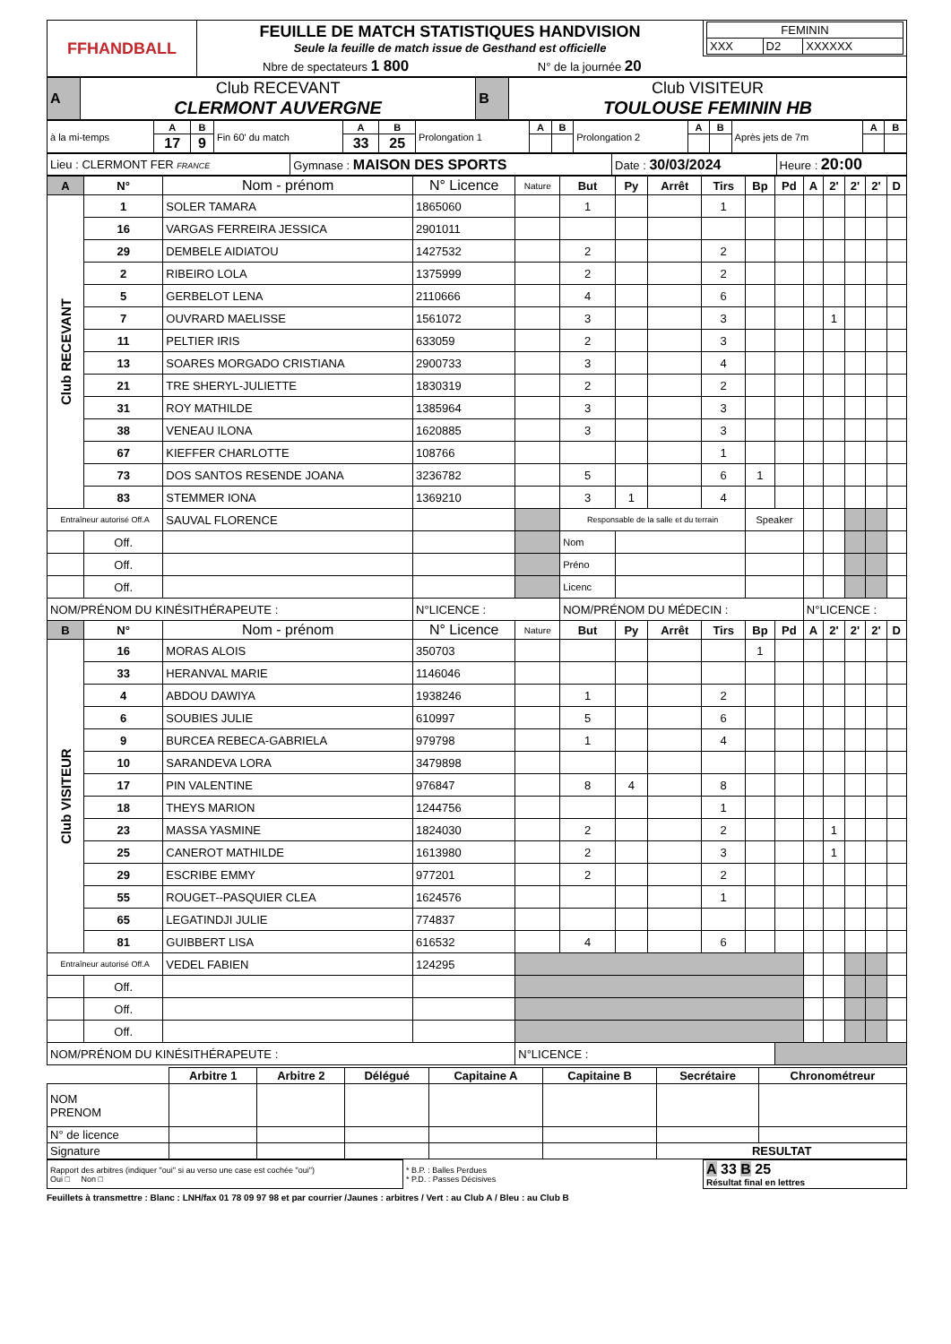| FFHANDBALL | FEUILLE DE MATCH STATISTIQUES HANDVISION Seule la feuille de match issue de Gesthand est officielle | / FEMININ / / / / XXX / D2 / XXXXXX / |
| | Nbre de spectateurs 1 800 N° de la journée 20 | |
| A | Club RECEVANT CLERMONT AUVERGNE | B | Club VISITEUR TOULOUSE FEMININ HB |
| à la mi-temps | A | B | Fin 60' du match | A | B | Prolongation 1 | A | B | Prolongation 2 | A | B | Après jets de 7m | A | B |
| | 17 | 9 | | 33 | 25 | | | | | | | | | |
| Lieu : CLERMONT FER FRANCE | Gymnase : MAISON DES SPORTS | Date : 30/03/2024 | Heure : 20:00 |
| A | N° | Nom - prénom | N° Licence | Nature | But | Py | Arrêt | Tirs | Bp | Pd | A | 2' | 2' | 2' | D |
| --- | --- | --- | --- | --- | --- | --- | --- | --- | --- | --- | --- | --- | --- | --- | --- |
| Club RECEVANT | 1 | SOLER TAMARA | 1865060 | | 1 | | | 1 | | | | | | | |
| | 16 | VARGAS FERREIRA JESSICA | 2901011 | | | | | | | | | | | | |
| | 29 | DEMBELE AIDIATOU | 1427532 | | 2 | | | 2 | | | | | | | |
| | 2 | RIBEIRO LOLA | 1375999 | | 2 | | | 2 | | | | | | | |
| | 5 | GERBELOT LENA | 2110666 | | 4 | | | 6 | | | | | | | |
| | 7 | OUVRARD MAELISSE | 1561072 | | 3 | | | 3 | | | | 1 | | | |
| | 11 | PELTIER IRIS | 633059 | | 2 | | | 3 | | | | | | | |
| | 13 | SOARES MORGADO CRISTIANA | 2900733 | | 3 | | | 4 | | | | | | | |
| | 21 | TRE SHERYL-JULIETTE | 1830319 | | 2 | | | 2 | | | | | | | |
| | 31 | ROY MATHILDE | 1385964 | | 3 | | | 3 | | | | | | | |
| | 38 | VENEAU ILONA | 1620885 | | 3 | | | 3 | | | | | | | |
| | 67 | KIEFFER CHARLOTTE | 108766 | | | | | 1 | | | | | | | |
| | 73 | DOS SANTOS RESENDE JOANA | 3236782 | | 5 | | | 6 | 1 | | | | | | |
| | 83 | STEMMER IONA | 1369210 | | 3 | 1 | | 4 | | | | | | | |
| Entraîneur autorisé Off.A | | SAUVAL FLORENCE | | | Responsable de la salle et du terrain | | | | Speaker | | | | | | |
| | Off. | | | | Nom | | | | | | | | | | |
| | Off. | | | | Préno | | | | | | | | | | |
| | Off. | | | | Licenc | | | | | | | | | | |
| NOM/PRÉNOM DU KINÉSITHÉRAPEUTE : | | | N°LICENCE : | | NOM/PRÉNOM DU MÉDECIN : | | | | | | N°LICENCE : | | | | |
| B | N° | Nom - prénom | N° Licence | Nature | But | Py | Arrêt | Tirs | Bp | Pd | A | 2' | 2' | 2' | D |
| Club VISITEUR | 16 | MORAS ALOIS | 350703 | | | | | | 1 | | | | | | |
| | 33 | HERANVAL MARIE | 1146046 | | | | | | | | | | | | |
| | 4 | ABDOU DAWIYA | 1938246 | | 1 | | | 2 | | | | | | | |
| | 6 | SOUBIES JULIE | 610997 | | 5 | | | 6 | | | | | | | |
| | 9 | BURCEA REBECA-GABRIELA | 979798 | | 1 | | | 4 | | | | | | | |
| | 10 | SARANDEVA LORA | 3479898 | | | | | | | | | | | | |
| | 17 | PIN VALENTINE | 976847 | | 8 | 4 | | 8 | | | | | | | |
| | 18 | THEYS MARION | 1244756 | | | | | 1 | | | | | | | |
| | 23 | MASSA YASMINE | 1824030 | | 2 | | | 2 | | | | 1 | | | |
| | 25 | CANEROT MATHILDE | 1613980 | | 2 | | | 3 | | | | 1 | | | |
| | 29 | ESCRIBE EMMY | 977201 | | 2 | | | 2 | | | | | | | |
| | 55 | ROUGET--PASQUIER CLEA | 1624576 | | | | | 1 | | | | | | | |
| | 65 | LEGATINDJI JULIE | 774837 | | | | | | | | | | | | |
| | 81 | GUIBBERT LISA | 616532 | | 4 | | | 6 | | | | | | | |
| Entraîneur autorisé Off.A | | VEDEL FABIEN | 124295 | | | | | | | | | | | | |
| | Off. | | | | | | | | | | | | | | |
| | Off. | | | | | | | | | | | | | | |
| | Off. | | | | | | | | | | | | | | |
| NOM/PRÉNOM DU KINÉSITHÉRAPEUTE : | | | | N°LICENCE : | | | | | | | | | | | |
| | Arbitre 1 | Arbitre 2 | Délégué | Capitaine A | Capitaine B | Secrétaire | Chronométreur |
| NOM PRENOM | | | | | | | |
| N° de licence | | | | | | | |
| Signature | | | | | | RESULTAT | |
| Rapport des arbitres (indiquer "oui" si au verso une case est cochée "oui") Oui □ Non □ | * B.P. : Balles Perdues * P.D. : Passes Décisives | A 33 B 25 Résultat final en lettres |
Feuillets à transmettre : Blanc : LNH/fax 01 78 09 97 98 et par courrier /Jaunes : arbitres / Vert : au Club A / Bleu : au Club B